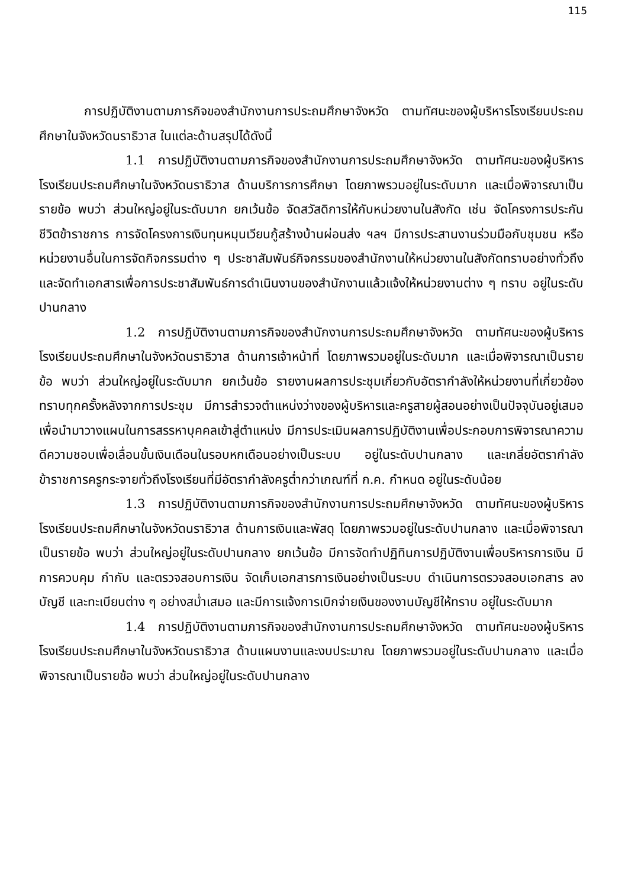115
การปฏิบัติงานตามภารกิจของสำนักงานการประถมศึกษาจังหวัด ตามทัศนะของผู้บริหารโรงเรียนประถมศึกษาในจังหวัดนราธิวาส ในแต่ละด้านสรุปได้ดังนี้
1.1 การปฏิบัติงานตามภารกิจของสำนักงานการประถมศึกษาจังหวัด ตามทัศนะของผู้บริหารโรงเรียนประถมศึกษาในจังหวัดนราธิวาส ด้านบริการการศึกษา โดยภาพรวมอยู่ในระดับมาก และเมื่อพิจารณาเป็นรายข้อ พบว่า ส่วนใหญ่อยู่ในระดับมาก ยกเว้นข้อ จัดสวัสดิการให้กับหน่วยงานในสังกัด เช่น จัดโครงการประกันชีวิตข้าราชการ การจัดโครงการเงินทุนหมุนเวียนกู้สร้างบ้านผ่อนส่ง ฯลฯ มีการประสานงานร่วมมือกับชุมชน หรือหน่วยงานอื่นในการจัดกิจกรรมต่าง ๆ ประชาสัมพันธ์กิจกรรมของสำนักงานให้หน่วยงานในสังกัดทราบอย่างทั่วถึง และจัดทำเอกสารเพื่อการประชาสัมพันธ์การดำเนินงานของสำนักงานแล้วแจ้งให้หน่วยงานต่าง ๆ ทราบ อยู่ในระดับปานกลาง
1.2 การปฏิบัติงานตามภารกิจของสำนักงานการประถมศึกษาจังหวัด ตามทัศนะของผู้บริหารโรงเรียนประถมศึกษาในจังหวัดนราธิวาส ด้านการเจ้าหน้าที่ โดยภาพรวมอยู่ในระดับมาก และเมื่อพิจารณาเป็นรายข้อ พบว่า ส่วนใหญ่อยู่ในระดับมาก ยกเว้นข้อ รายงานผลการประชุมเกี่ยวกับอัตรากำลังให้หน่วยงานที่เกี่ยวข้องทราบทุกครั้งหลังจากการประชุม มีการสำรวจตำแหน่งว่างของผู้บริหารและครูสายผู้สอนอย่างเป็นปัจจุบันอยู่เสมอ เพื่อนำมาวางแผนในการสรรหาบุคคลเข้าสู่ตำแหน่ง มีการประเมินผลการปฏิบัติงานเพื่อประกอบการพิจารณาความดีความชอบเพื่อเลื่อนขั้นเงินเดือนในรอบหกเดือนอย่างเป็นระบบ อยู่ในระดับปานกลาง และเกลี่ยอัตรากำลังข้าราชการครูกระจายทั่วถึงโรงเรียนที่มีอัตรากำลังครูต่ำกว่าเกณฑ์ที่ ก.ค. กำหนด อยู่ในระดับน้อย
1.3 การปฏิบัติงานตามภารกิจของสำนักงานการประถมศึกษาจังหวัด ตามทัศนะของผู้บริหารโรงเรียนประถมศึกษาในจังหวัดนราธิวาส ด้านการเงินและพัสดุ โดยภาพรวมอยู่ในระดับปานกลาง และเมื่อพิจารณาเป็นรายข้อ พบว่า ส่วนใหญ่อยู่ในระดับปานกลาง ยกเว้นข้อ มีการจัดทำปฏิทินการปฏิบัติงานเพื่อบริหารการเงิน มีการควบคุม กำกับ และตรวจสอบการเงิน จัดเก็บเอกสารการเงินอย่างเป็นระบบ ดำเนินการตรวจสอบเอกสาร ลงบัญชี และทะเบียนต่าง ๆ อย่างสม่ำเสมอ และมีการแจ้งการเบิกจ่ายเงินของงานบัญชีให้ทราบ อยู่ในระดับมาก
1.4 การปฏิบัติงานตามภารกิจของสำนักงานการประถมศึกษาจังหวัด ตามทัศนะของผู้บริหารโรงเรียนประถมศึกษาในจังหวัดนราธิวาส ด้านแผนงานและงบประมาณ โดยภาพรวมอยู่ในระดับปานกลาง และเมื่อพิจารณาเป็นรายข้อ พบว่า ส่วนใหญ่อยู่ในระดับปานกลาง